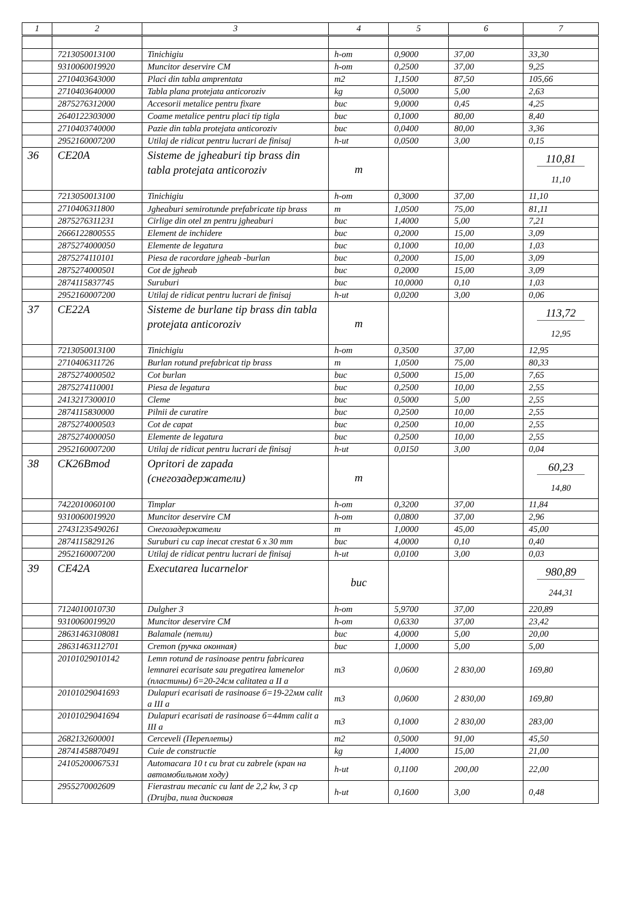| 1 | 2 | 3 | 4 | 5 | 6 | 7 |
| --- | --- | --- | --- | --- | --- | --- |
| | 7213050013100 | Tinichigiu | h-om | 0,9000 | 37,00 | 33,30 |
| | 9310060019920 | Muncitor deservire CM | h-om | 0,2500 | 37,00 | 9,25 |
| | 2710403643000 | Placi din tabla amprentata | m2 | 1,1500 | 87,50 | 105,66 |
| | 2710403640000 | Tabla plana protejata anticoroziv | kg | 0,5000 | 5,00 | 2,63 |
| | 2875276312000 | Accesorii metalice pentru fixare | buc | 9,0000 | 0,45 | 4,25 |
| | 2640122303000 | Coame metalice pentru placi tip tigla | buc | 0,1000 | 80,00 | 8,40 |
| | 2710403740000 | Pazie din tabla protejata anticoroziv | buc | 0,0400 | 80,00 | 3,36 |
| | 2952160007200 | Utilaj de ridicat pentru lucrari de finisaj | h-ut | 0,0500 | 3,00 | 0,15 |
| 36 | CE20A | Sisteme de jgheaburi tip brass din tabla protejata anticoroziv | m | | | 110,81 11,10 |
| | 7213050013100 | Tinichigiu | h-om | 0,3000 | 37,00 | 11,10 |
| | 2710406311800 | Jgheaburi semirotunde prefabricate tip brass | m | 1,0500 | 75,00 | 81,11 |
| | 2875276311231 | Cirlige din otel zn pentru jgheaburi | buc | 1,4000 | 5,00 | 7,21 |
| | 2666122800555 | Element de inchidere | buc | 0,2000 | 15,00 | 3,09 |
| | 2875274000050 | Elemente de legatura | buc | 0,1000 | 10,00 | 1,03 |
| | 2875274110101 | Piesa de racordare jgheab -burlan | buc | 0,2000 | 15,00 | 3,09 |
| | 2875274000501 | Cot de jgheab | buc | 0,2000 | 15,00 | 3,09 |
| | 2874115837745 | Suruburi | buc | 10,0000 | 0,10 | 1,03 |
| | 2952160007200 | Utilaj de ridicat pentru lucrari de finisaj | h-ut | 0,0200 | 3,00 | 0,06 |
| 37 | CE22A | Sisteme de burlane tip brass din tabla protejata anticoroziv | m | | | 113,72 12,95 |
| | 7213050013100 | Tinichigiu | h-om | 0,3500 | 37,00 | 12,95 |
| | 2710406311726 | Burlan rotund prefabricat tip brass | m | 1,0500 | 75,00 | 80,33 |
| | 2875274000502 | Cot burlan | buc | 0,5000 | 15,00 | 7,65 |
| | 2875274110001 | Piesa de legatura | buc | 0,2500 | 10,00 | 2,55 |
| | 2413217300010 | Cleme | buc | 0,5000 | 5,00 | 2,55 |
| | 2874115830000 | Pilnii de curatire | buc | 0,2500 | 10,00 | 2,55 |
| | 2875274000503 | Cot de capat | buc | 0,2500 | 10,00 | 2,55 |
| | 2875274000050 | Elemente de legatura | buc | 0,2500 | 10,00 | 2,55 |
| | 2952160007200 | Utilaj de ridicat pentru lucrari de finisaj | h-ut | 0,0150 | 3,00 | 0,04 |
| 38 | CK26Bmod | Opritori de zapada (снегозадержатели) | m | | | 60,23 14,80 |
| | 7422010060100 | Timplar | h-om | 0,3200 | 37,00 | 11,84 |
| | 9310060019920 | Muncitor deservire CM | h-om | 0,0800 | 37,00 | 2,96 |
| | 27431235490261 | Снегозадержатели | m | 1,0000 | 45,00 | 45,00 |
| | 2874115829126 | Suruburi cu cap inecat crestat 6 x 30 mm | buc | 4,0000 | 0,10 | 0,40 |
| | 2952160007200 | Utilaj de ridicat pentru lucrari de finisaj | h-ut | 0,0100 | 3,00 | 0,03 |
| 39 | CE42A | Executarea lucarnelor | buc | | | 980,89 244,31 |
| | 7124010010730 | Dulgher 3 | h-om | 5,9700 | 37,00 | 220,89 |
| | 9310060019920 | Muncitor deservire CM | h-om | 0,6330 | 37,00 | 23,42 |
| | 28631463108081 | Balamale (петли) | buc | 4,0000 | 5,00 | 20,00 |
| | 28631463112701 | Cremon (ручка оконная) | buc | 1,0000 | 5,00 | 5,00 |
| | 20101029010142 | Lemn rotund de rasinoase pentru fabricarea lemnarei ecarisate sau pregatirea lamenelor (пластины) б=20-24см calitatea a II a | m3 | 0,0600 | 2 830,00 | 169,80 |
| | 20101029041693 | Dulapuri ecarisati de rasinoase б=19-22мм calit a III a | m3 | 0,0600 | 2 830,00 | 169,80 |
| | 20101029041694 | Dulapuri ecarisati de rasinoase б=44mm calit a III a | m3 | 0,1000 | 2 830,00 | 283,00 |
| | 2682132600001 | Cerceveli (Переплеты) | m2 | 0,5000 | 91,00 | 45,50 |
| | 28741458870491 | Cuie de constructie | kg | 1,4000 | 15,00 | 21,00 |
| | 24105200067531 | Automacara 10 t cu brat cu zabrele (кран на автомобильном ходу) | h-ut | 0,1100 | 200,00 | 22,00 |
| | 2955270002609 | Fierastrau mecanic cu lant de 2,2 kw, 3 cp (Drujba, пила дисковая | h-ut | 0,1600 | 3,00 | 0,48 |